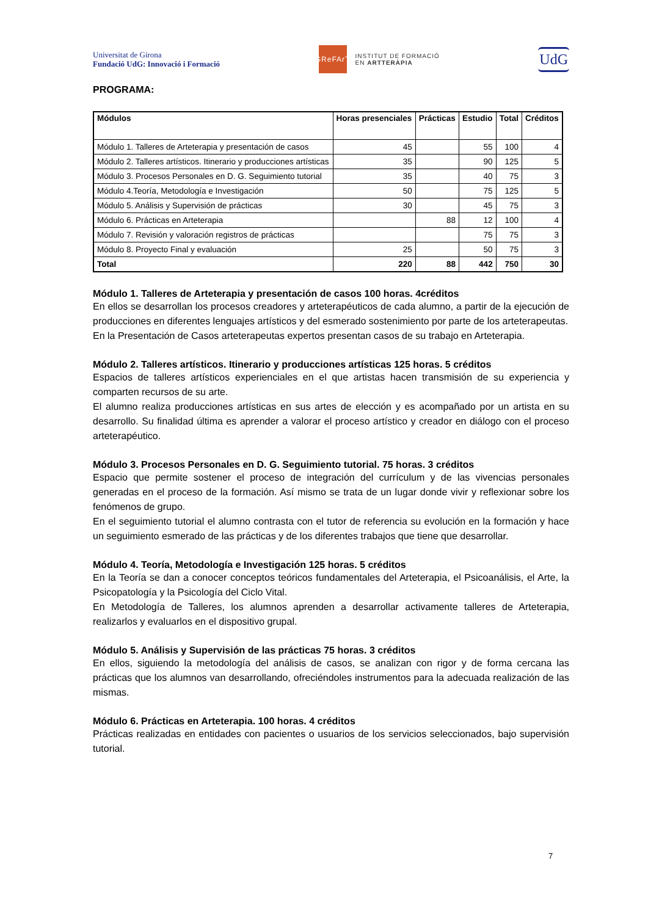Universitat de Girona
Fundació UdG: Innovació i Formació
GReFArT
INSTITUT DE FORMACIÓ
EN ARTTERÀPIA
UdG
PROGRAMA:
| Módulos | Horas presenciales | Prácticas | Estudio | Total | Créditos |
| --- | --- | --- | --- | --- | --- |
| Módulo 1. Talleres de Arteterapia y presentación de casos | 45 | | 55 | 100 | 4 |
| Módulo 2. Talleres artísticos. Itinerario y producciones artísticas | 35 | | 90 | 125 | 5 |
| Módulo 3. Procesos Personales en D. G. Seguimiento tutorial | 35 | | 40 | 75 | 3 |
| Módulo 4.Teoría, Metodología e Investigación | 50 | | 75 | 125 | 5 |
| Módulo 5. Análisis y Supervisión de prácticas | 30 | | 45 | 75 | 3 |
| Módulo 6. Prácticas en Arteterapia | | 88 | 12 | 100 | 4 |
| Módulo 7. Revisión y valoración registros de prácticas | | | 75 | 75 | 3 |
| Módulo 8. Proyecto Final y evaluación | 25 | | 50 | 75 | 3 |
| Total | 220 | 88 | 442 | 750 | 30 |
Módulo 1. Talleres de Arteterapia y presentación de casos 100 horas. 4créditos
En ellos se desarrollan los procesos creadores y arteterapéuticos de cada alumno, a partir de la ejecución de producciones en diferentes lenguajes artísticos y del esmerado sostenimiento por parte de los arteterapeutas.
En la Presentación de Casos arteterapeutas expertos presentan casos de su trabajo en Arteterapia.
Módulo 2. Talleres artísticos. Itinerario y producciones artísticas 125 horas. 5 créditos
Espacios de talleres artísticos experienciales en el que artistas hacen transmisión de su experiencia y comparten recursos de su arte.
El alumno realiza producciones artísticas en sus artes de elección y es acompañado por un artista en su desarrollo. Su finalidad última es aprender a valorar el proceso artístico y creador en diálogo con el proceso arteterapéutico.
Módulo 3. Procesos Personales en D. G. Seguimiento tutorial. 75 horas. 3 créditos
Espacio que permite sostener el proceso de integración del currículum y de las vivencias personales generadas en el proceso de la formación. Así mismo se trata de un lugar donde vivir y reflexionar sobre los fenómenos de grupo.
En el seguimiento tutorial el alumno contrasta con el tutor de referencia su evolución en la formación y hace un seguimiento esmerado de las prácticas y de los diferentes trabajos que tiene que desarrollar.
Módulo 4. Teoría, Metodología e Investigación 125 horas. 5 créditos
En la Teoría se dan a conocer conceptos teóricos fundamentales del Arteterapia, el Psicoanálisis, el Arte, la Psicopatología y la Psicología del Ciclo Vital.
En Metodología de Talleres, los alumnos aprenden a desarrollar activamente talleres de Arteterapia, realizarlos y evaluarlos en el dispositivo grupal.
Módulo 5. Análisis y Supervisión de las prácticas 75 horas. 3 créditos
En ellos, siguiendo la metodología del análisis de casos, se analizan con rigor y de forma cercana las prácticas que los alumnos van desarrollando, ofreciéndoles instrumentos para la adecuada realización de las mismas.
Módulo 6. Prácticas en Arteterapia. 100 horas. 4 créditos
Prácticas realizadas en entidades con pacientes o usuarios de los servicios seleccionados, bajo supervisión tutorial.
7